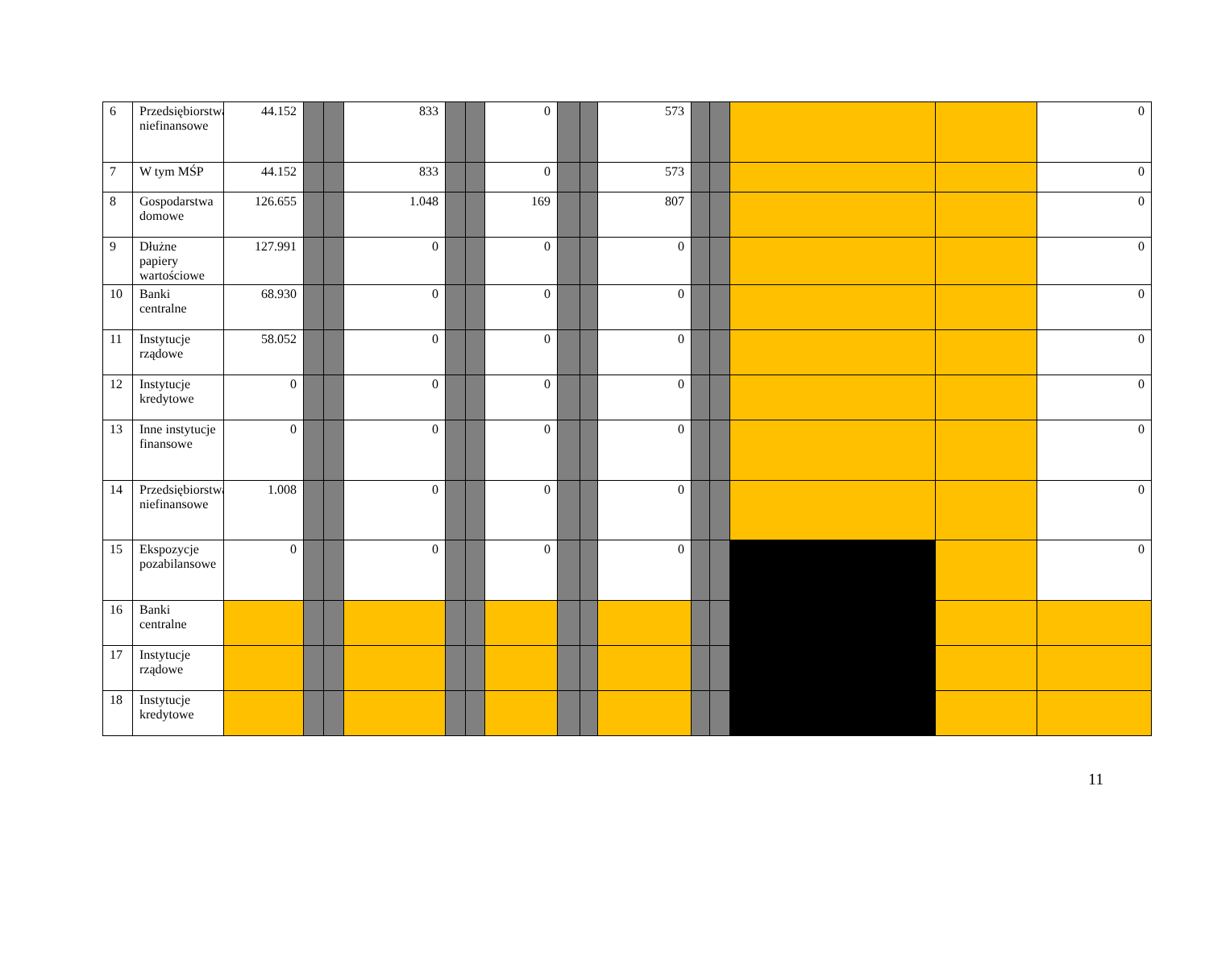| 6 | Przedsiębiorstwa niefinansowe | 44.152 | | | 833 | | | 0 | | | 573 | | | | | 0 |
| 7 | W tym MŚP | 44.152 | | | 833 | | | 0 | | | 573 | | | | | 0 |
| 8 | Gospodarstwa domowe | 126.655 | | | 1.048 | | | 169 | | | 807 | | | | | 0 |
| 9 | Dłużne papiery wartościowe | 127.991 | | | 0 | | | 0 | | | 0 | | | | | 0 |
| 10 | Banki centralne | 68.930 | | | 0 | | | 0 | | | 0 | | | | | 0 |
| 11 | Instytucje rządowe | 58.052 | | | 0 | | | 0 | | | 0 | | | | | 0 |
| 12 | Instytucje kredytowe | 0 | | | 0 | | | 0 | | | 0 | | | | | 0 |
| 13 | Inne instytucje finansowe | 0 | | | 0 | | | 0 | | | 0 | | | | | 0 |
| 14 | Przedsiębiorstwa niefinansowe | 1.008 | | | 0 | | | 0 | | | 0 | | | | | 0 |
| 15 | Ekspozycje pozabilansowe | 0 | | | 0 | | | 0 | | | 0 | | | | | 0 |
| 16 | Banki centralne | | | | | | | | | | | | | | | |
| 17 | Instytucje rządowe | | | | | | | | | | | | | | | |
| 18 | Instytucje kredytowe | | | | | | | | | | | | | | | |
11